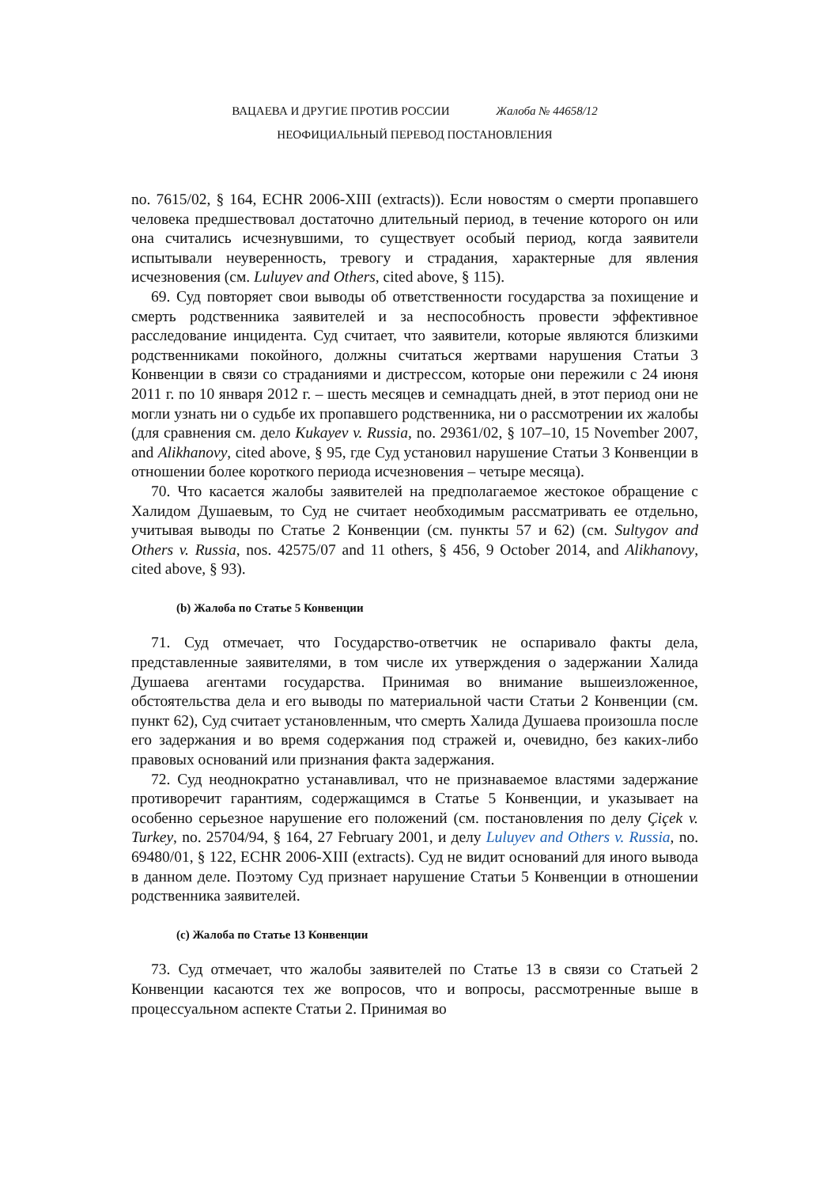ВАЦАЕВА И ДРУГИЕ ПРОТИВ РОССИИ Жалоба № 44658/12
НЕОФИЦИАЛЬНЫЙ ПЕРЕВОД ПОСТАНОВЛЕНИЯ
no. 7615/02, § 164, ECHR 2006-XIII (extracts)). Если новостям о смерти пропавшего человека предшествовал достаточно длительный период, в течение которого он или она считались исчезнувшими, то существует особый период, когда заявители испытывали неуверенность, тревогу и страдания, характерные для явления исчезновения (см. Luluyev and Others, cited above, § 115).
69. Суд повторяет свои выводы об ответственности государства за похищение и смерть родственника заявителей и за неспособность провести эффективное расследование инцидента. Суд считает, что заявители, которые являются близкими родственниками покойного, должны считаться жертвами нарушения Статьи 3 Конвенции в связи со страданиями и дистрессом, которые они пережили с 24 июня 2011 г. по 10 января 2012 г. – шесть месяцев и семнадцать дней, в этот период они не могли узнать ни о судьбе их пропавшего родственника, ни о рассмотрении их жалобы (для сравнения см. дело Kukayev v. Russia, no. 29361/02, § 107–10, 15 November 2007, and Alikhanovy, cited above, § 95, где Суд установил нарушение Статьи 3 Конвенции в отношении более короткого периода исчезновения – четыре месяца).
70. Что касается жалобы заявителей на предполагаемое жестокое обращение с Халидом Душаевым, то Суд не считает необходимым рассматривать ее отдельно, учитывая выводы по Статье 2 Конвенции (см. пункты 57 и 62) (см. Sultygov and Others v. Russia, nos. 42575/07 and 11 others, § 456, 9 October 2014, and Alikhanovy, cited above, § 93).
(b) Жалоба по Статье 5 Конвенции
71. Суд отмечает, что Государство-ответчик не оспаривало факты дела, представленные заявителями, в том числе их утверждения о задержании Халида Душаева агентами государства. Принимая во внимание вышеизложенное, обстоятельства дела и его выводы по материальной части Статьи 2 Конвенции (см. пункт 62), Суд считает установленным, что смерть Халида Душаева произошла после его задержания и во время содержания под стражей и, очевидно, без каких-либо правовых оснований или признания факта задержания.
72. Суд неоднократно устанавливал, что не признаваемое властями задержание противоречит гарантиям, содержащимся в Статье 5 Конвенции, и указывает на особенно серьезное нарушение его положений (см. постановления по делу Çiçek v. Turkey, no. 25704/94, § 164, 27 February 2001, и делу Luluyev and Others v. Russia, no. 69480/01, § 122, ECHR 2006-XIII (extracts). Суд не видит оснований для иного вывода в данном деле. Поэтому Суд признает нарушение Статьи 5 Конвенции в отношении родственника заявителей.
(c) Жалоба по Статье 13 Конвенции
73. Суд отмечает, что жалобы заявителей по Статье 13 в связи со Статьей 2 Конвенции касаются тех же вопросов, что и вопросы, рассмотренные выше в процессуальном аспекте Статьи 2. Принимая во